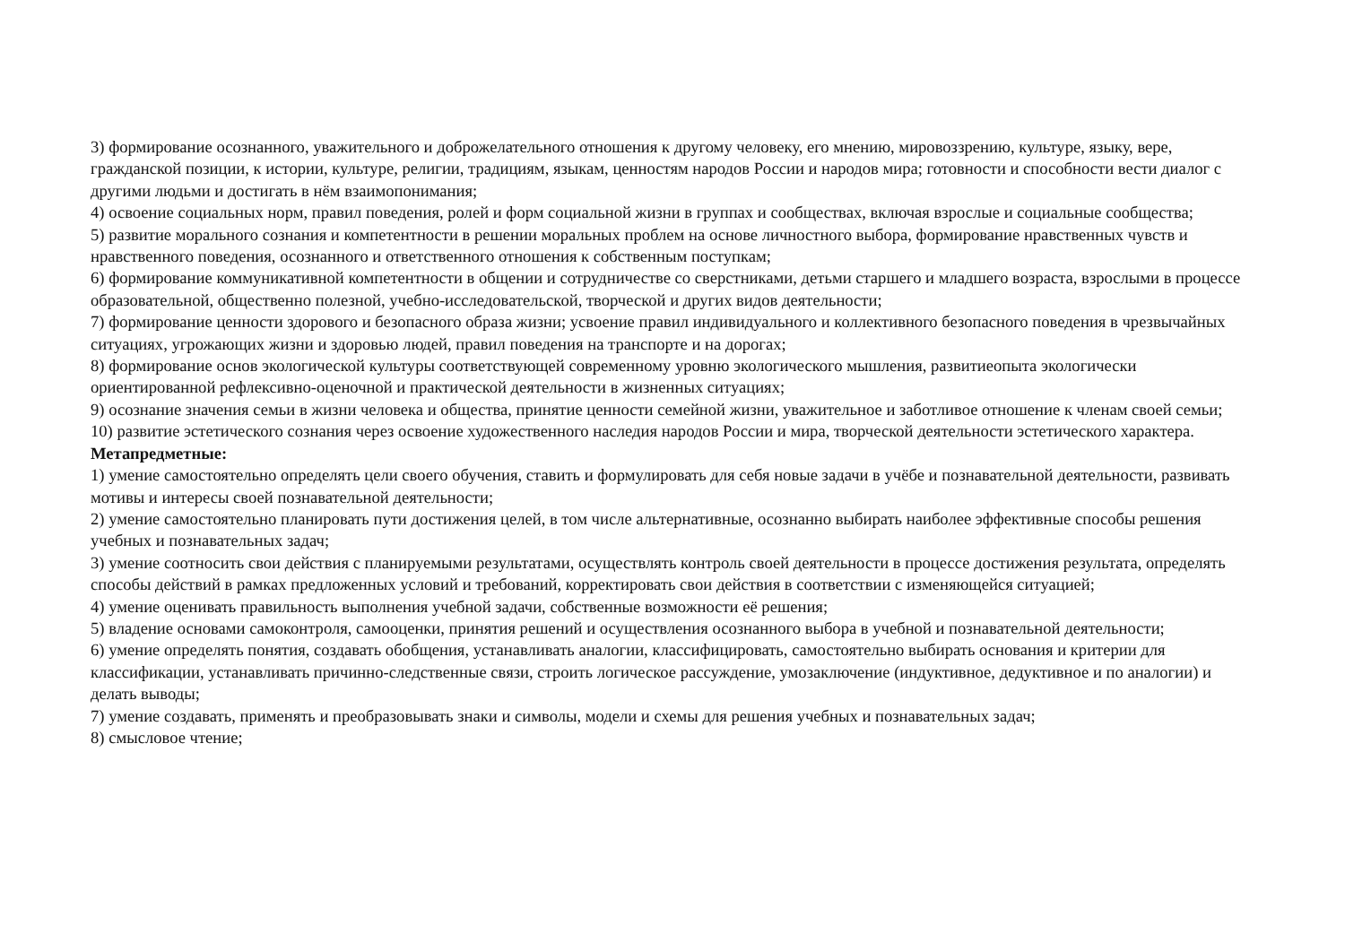3) формирование осознанного, уважительного и доброжелательного отношения к другому человеку, его мнению, мировоззрению, культуре, языку, вере, гражданской позиции, к истории, культуре, религии, традициям, языкам, ценностям народов России и народов мира; готовности и способности вести диалог с другими людьми и достигать в нём взаимопонимания;
4) освоение социальных норм, правил поведения, ролей и форм социальной жизни в группах и сообществах, включая взрослые и социальные сообщества;
5) развитие морального сознания и компетентности в решении моральных проблем на основе личностного выбора, формирование нравственных чувств и нравственного поведения, осознанного и ответственного отношения к собственным поступкам;
6) формирование коммуникативной компетентности в общении и сотрудничестве со сверстниками, детьми старшего и младшего возраста, взрослыми в процессе образовательной, общественно полезной, учебно-исследовательской, творческой и других видов деятельности;
7) формирование ценности здорового и безопасного образа жизни; усвоение правил индивидуального и коллективного безопасного поведения в чрезвычайных ситуациях, угрожающих жизни и здоровью людей, правил поведения на транспорте и на дорогах;
8) формирование основ экологической культуры соответствующей современному уровню экологического мышления, развитиеопыта экологически ориентированной рефлексивно-оценочной и практической деятельности в жизненных ситуациях;
9) осознание значения семьи в жизни человека и общества, принятие ценности семейной жизни, уважительное и заботливое отношение к членам своей семьи;
10) развитие эстетического сознания через освоение художественного наследия народов России и мира, творческой деятельности эстетического характера.
Метапредметные:
1) умение самостоятельно определять цели своего обучения, ставить и формулировать для себя новые задачи в учёбе и познавательной деятельности, развивать мотивы и интересы своей познавательной деятельности;
2) умение самостоятельно планировать пути достижения целей, в том числе альтернативные, осознанно выбирать наиболее эффективные способы решения учебных и познавательных задач;
3) умение соотносить свои действия с планируемыми результатами, осуществлять контроль своей деятельности в процессе достижения результата, определять способы действий в рамках предложенных условий и требований, корректировать свои действия в соответствии с изменяющейся ситуацией;
4) умение оценивать правильность выполнения учебной задачи, собственные возможности её решения;
5) владение основами самоконтроля, самооценки, принятия решений и осуществления осознанного выбора в учебной и познавательной деятельности;
6) умение определять понятия, создавать обобщения, устанавливать аналогии, классифицировать, самостоятельно выбирать основания и критерии для классификации, устанавливать причинно-следственные связи, строить логическое рассуждение, умозаключение (индуктивное, дедуктивное и по аналогии) и делать выводы;
7) умение создавать, применять и преобразовывать знаки и символы, модели и схемы для решения учебных и познавательных задач;
8) смысловое чтение;